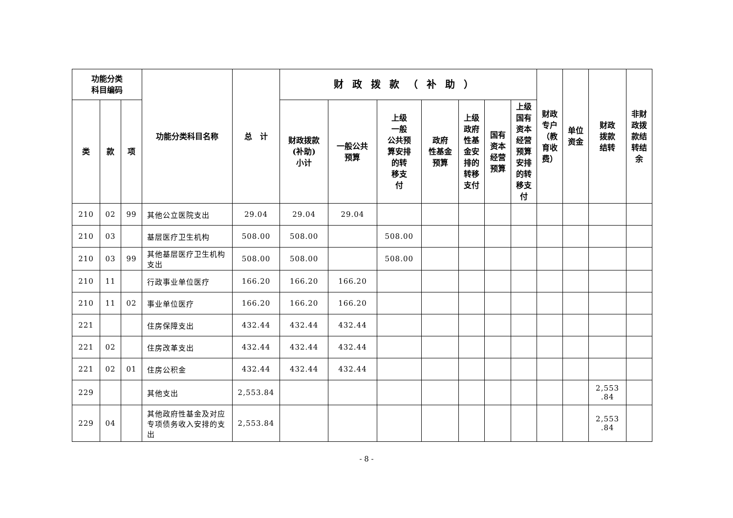| 功能分类 科目编码 | | | 功能分类科目名称 | 总 计 | 财政拨款（补助） | | | | | | | 财政 专户 （教 育收 费） | 单位 资金 | 财政 拨款 结转 | 非财 政拨 款结 转结 余 |
| --- | --- | --- | --- | --- | --- | --- | --- | --- | --- | --- | --- | --- | --- | --- | --- |
| 类 | 款 | 项 | | | 财政拨款 (补助) 小计 | 一般公共 预算 | 上级 一般 公共预 算安排 的转 移支 付 | 政府 性基金 预算 | 上级 政府 性基 金安 排的 转移 支付 | 国有 资本 经营 预算 | 上级 国有 资本 经营 预算 安排 的转 移支 付 | | | | |
| 210 | 02 | 99 | 其他公立医院支出 | 29.04 | 29.04 | 29.04 | | | | | | | | | |
| 210 | 03 | | 基层医疗卫生机构 | 508.00 | 508.00 | | 508.00 | | | | | | | | |
| 210 | 03 | 99 | 其他基层医疗卫生机构支出 | 508.00 | 508.00 | | 508.00 | | | | | | | | |
| 210 | 11 | | 行政事业单位医疗 | 166.20 | 166.20 | 166.20 | | | | | | | | | |
| 210 | 11 | 02 | 事业单位医疗 | 166.20 | 166.20 | 166.20 | | | | | | | | | |
| 221 | | | 住房保障支出 | 432.44 | 432.44 | 432.44 | | | | | | | | | |
| 221 | 02 | | 住房改革支出 | 432.44 | 432.44 | 432.44 | | | | | | | | | |
| 221 | 02 | 01 | 住房公积金 | 432.44 | 432.44 | 432.44 | | | | | | | | | |
| 229 | | | 其他支出 | 2,553.84 | | | | | | | | | | 2,553 .84 | |
| 229 | 04 | | 其他政府性基金及对应专项债务收入安排的支出 | 2,553.84 | | | | | | | | | | 2,553 .84 | |
- 8 -